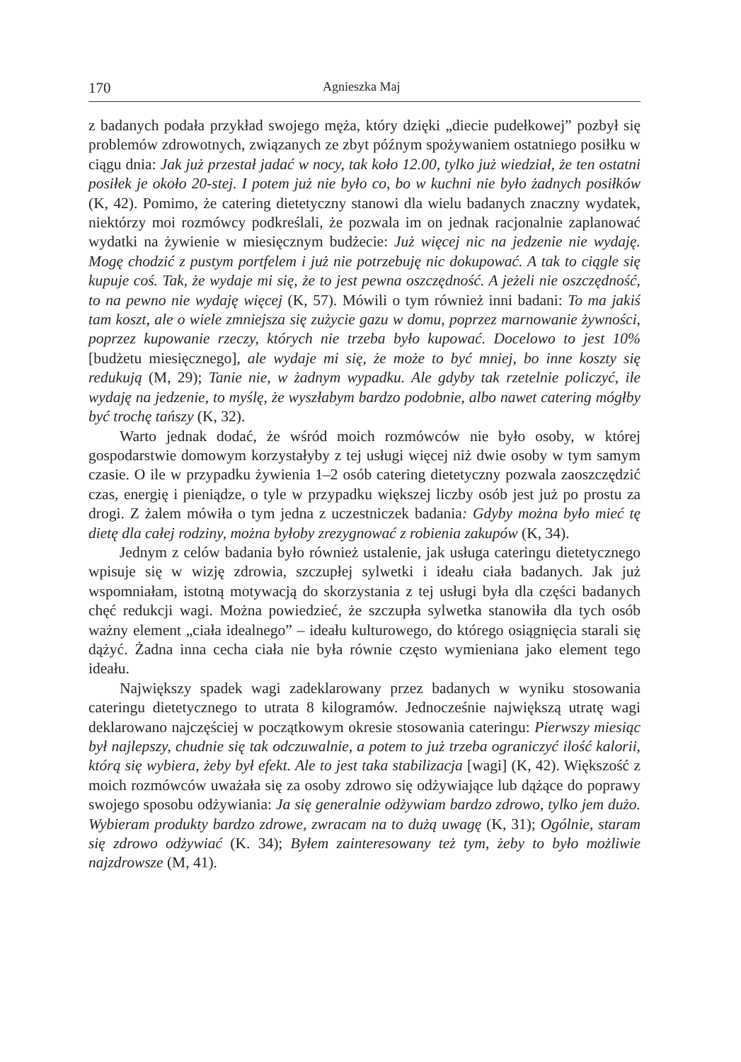170 Agnieszka Maj
z badanych podała przykład swojego męża, który dzięki „diecie pudełkowej” pozbył się problemów zdrowotnych, związanych ze zbyt późnym spożywaniem ostatniego posiłku w ciągu dnia: Jak już przestał jadać w nocy, tak koło 12.00, tylko już wiedział, że ten ostatni posiłek je około 20-stej. I potem już nie było co, bo w kuchni nie było żadnych posiłków (K, 42). Pomimo, że catering dietetyczny stanowi dla wielu badanych znaczny wydatek, niektórzy moi rozmówcy podkreślali, że pozwala im on jednak racjonalnie zaplanować wydatki na żywienie w miesięcznym budżecie: Już więcej nic na jedzenie nie wydaję. Mogę chodzić z pustym portfelem i już nie potrzebuję nic dokupować. A tak to ciągle się kupuje coś. Tak, że wydaje mi się, że to jest pewna oszczędność. A jeżeli nie oszczędność, to na pewno nie wydaję więcej (K, 57). Mówili o tym również inni badani: To ma jakiś tam koszt, ale o wiele zmniejsza się zużycie gazu w domu, poprzez marnowanie żywności, poprzez kupowanie rzeczy, których nie trzeba było kupować. Docelowo to jest 10% [budżetu miesięcznego], ale wydaje mi się, że może to być mniej, bo inne koszty się redukują (M, 29); Tanie nie, w żadnym wypadku. Ale gdyby tak rzetelnie policzyć, ile wydaję na jedzenie, to myślę, że wyszłabym bardzo podobnie, albo nawet catering mógłby być trochę tańszy (K, 32).
Warto jednak dodać, że wśród moich rozmówców nie było osoby, w której gospodarstwie domowym korzystałyby z tej usługi więcej niż dwie osoby w tym samym czasie. O ile w przypadku żywienia 1–2 osób catering dietetyczny pozwala zaoszczędzić czas, energię i pieniądze, o tyle w przypadku większej liczby osób jest już po prostu za drogi. Z żalem mówiła o tym jedna z uczestniczek badania: Gdyby można było mieć tę dietę dla całej rodziny, można byłoby zrezygnować z robienia zakupów (K, 34).
Jednym z celów badania było również ustalenie, jak usługa cateringu dietetycznego wpisuje się w wizję zdrowia, szczupłej sylwetki i ideału ciała badanych. Jak już wspomniałam, istotną motywacją do skorzystania z tej usługi była dla części badanych chęć redukcji wagi. Można powiedzieć, że szczupła sylwetka stanowiła dla tych osób ważny element „ciała idealnego” – ideału kulturowego, do którego osiągnięcia starali się dążyć. Żadna inna cecha ciała nie była równie często wymieniana jako element tego ideału.
Największy spadek wagi zadeklarowany przez badanych w wyniku stosowania cateringu dietetycznego to utrata 8 kilogramów. Jednocześnie największą utratę wagi deklarowano najczęściej w początkowym okresie stosowania cateringu: Pierwszy miesiąc był najlepszy, chudnie się tak odczuwalnie, a potem to już trzeba ograniczyć ilość kalorii, którą się wybiera, żeby był efekt. Ale to jest taka stabilizacja [wagi] (K, 42). Większość z moich rozmówców uważała się za osoby zdrowo się odżywiające lub dążące do poprawy swojego sposobu odżywiania: Ja się generalnie odżywiam bardzo zdrowo, tylko jem dużo. Wybieram produkty bardzo zdrowe, zwracam na to dużą uwagę (K, 31); Ogólnie, staram się zdrowo odżywiać (K. 34); Byłem zainteresowany też tym, żeby to było możliwie najzdrowsze (M, 41).